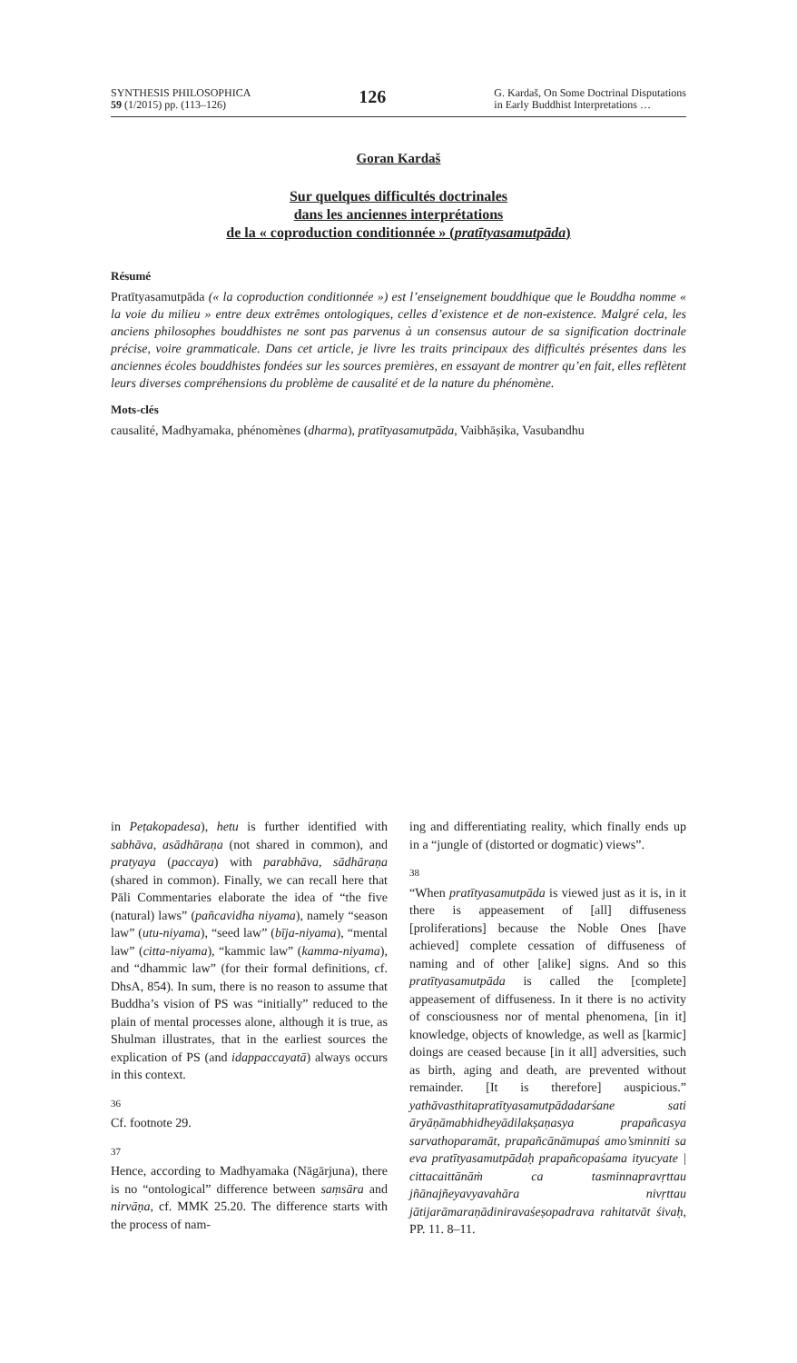SYNTHESIS PHILOSOPHICA
59 (1/2015) pp. (113–126)
126
G. Kardaš, On Some Doctrinal Disputations
in Early Buddhist Interpretations …
Goran Kardaš
Sur quelques difficultés doctrinales
dans les anciennes interprétations
de la « coproduction conditionnée » (pratītyasamutpāda)
Résumé
Pratītyasamutpāda (« la coproduction conditionnée ») est l’enseignement bouddhique que le Bouddha nomme « la voie du milieu » entre deux extrêmes ontologiques, celles d’existence et de non-existence. Malgré cela, les anciens philosophes bouddhistes ne sont pas parvenus à un consensus autour de sa signification doctrinale précise, voire grammaticale. Dans cet article, je livre les traits principaux des difficultés présentes dans les anciennes écoles bouddhistes fondées sur les sources premières, en essayant de montrer qu’en fait, elles reflètent leurs diverses compréhensions du problème de causalité et de la nature du phénomène.
Mots-clés
causalité, Madhyamaka, phénomènes (dharma), pratītyasamutpāda, Vaibhāṣika, Vasubandhu
in Peṭakopadesa), hetu is further identified with sabhāva, asādhāraṇa (not shared in common), and pratyaya (paccaya) with parabhāva, sādhāraṇa (shared in common). Finally, we can recall here that Pāli Commentaries elaborate the idea of “the five (natural) laws” (pañcavidha niyama), namely “season law” (utu-niyama), “seed law” (bīja-niyama), “mental law” (citta-niyama), “kammic law” (kamma-niyama), and “dhammic law” (for their formal definitions, cf. DhsA, 854). In sum, there is no reason to assume that Buddha’s vision of PS was “initially” reduced to the plain of mental processes alone, although it is true, as Shulman illustrates, that in the earliest sources the explication of PS (and idappaccayatā) always occurs in this context.
36
Cf. footnote 29.
37
Hence, according to Madhyamaka (Nāgārjuna), there is no “ontological” difference between saṃsāra and nirvāṇa, cf. MMK 25.20. The difference starts with the process of nam-
ing and differentiating reality, which finally ends up in a “jungle of (distorted or dogmatic) views”.
38
“When pratītyasamutpāda is viewed just as it is, in it there is appeasement of [all] diffuseness [proliferations] because the Noble Ones [have achieved] complete cessation of diffuseness of naming and of other [alike] signs. And so this pratītyasamutpāda is called the [complete] appeasement of diffuseness. In it there is no activity of consciousness nor of mental phenomena, [in it] knowledge, objects of knowledge, as well as [karmic] doings are ceased because [in it all] adversities, such as birth, aging and death, are prevented without remainder. [It is therefore] auspicious.” yathāvasthitapratītyasamutpādadarśane sati āryāṇāmabhidheyādilakṣaṇasya prapañcasya sarvathoparamāt, prapañcānāmupaś amo’sminniti sa eva pratītyasamutpādaḥ prapañcopaśama ityucyate | cittacaittānāṁ ca tasminnapravṛttau jñānajñeyavyavahāra nivṛttau jātijarāmaraṇādiniravaśeṣopadrava rahitatvāt śivaḥ, PP. 11. 8–11.